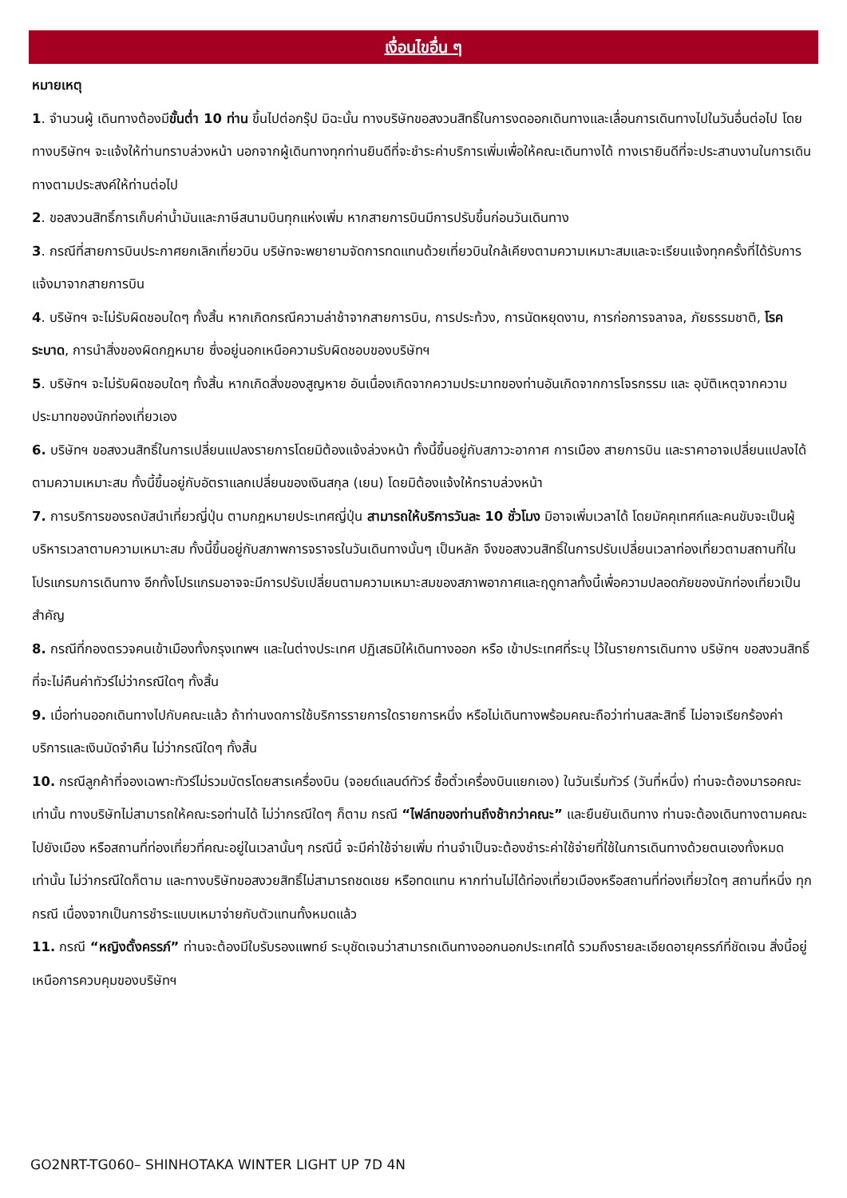เงื่อนไขอื่น ๆ
หมายเหตุ
1. จำนวนผู้ เดินทางต้องมีขั้นต่ำ 10 ท่าน ขึ้นไปต่อกรุ๊ป มิฉะนั้น ทางบริษัทขอสงวนสิทธิ์ในการงดออกเดินทางและเลื่อนการเดินทางไปในวันอื่นต่อไป โดยทางบริษัทฯ จะแจ้งให้ท่านทราบล่วงหน้า นอกจากผู้เดินทางทุกท่านยินดีที่จะชำระค่าบริการเพิ่มเพื่อให้คณะเดินทางได้ ทางเรายินดีที่จะประสานงานในการเดินทางตามประสงค์ให้ท่านต่อไป
2. ขอสงวนสิทธิ์การเก็บค่าน้ำมันและภาษีสนามบินทุกแห่งเพิ่ม หากสายการบินมีการปรับขึ้นก่อนวันเดินทาง
3. กรณีที่สายการบินประกาศยกเลิกเที่ยวบิน บริษัทจะพยายามจัดการทดแทนด้วยเที่ยวบินใกล้เคียงตามความเหมาะสมและจะเรียนแจ้งทุกครั้งที่ได้รับการแจ้งมาจากสายการบิน
4. บริษัทฯ จะไม่รับผิดชอบใดๆ ทั้งสิ้น หากเกิดกรณีความล่าช้าจากสายการบิน, การประท้วง, การนัดหยุดงาน, การก่อการจลาจล, ภัยธรรมชาติ, โรคระบาด, การนำสิ่งของผิดกฎหมาย ซึ่งอยู่นอกเหนือความรับผิดชอบของบริษัทฯ
5. บริษัทฯ จะไม่รับผิดชอบใดๆ ทั้งสิ้น หากเกิดสิ่งของสูญหาย อันเนื่องเกิดจากความประมาทของท่านอันเกิดจากการโจรกรรม และ อุบัติเหตุจากความประมาทของนักท่องเที่ยวเอง
6. บริษัทฯ ขอสงวนสิทธิ์ในการเปลี่ยนแปลงรายการโดยมิต้องแจ้งล่วงหน้า ทั้งนี้ขึ้นอยู่กับสภาวะอากาศ การเมือง สายการบิน และราคาอาจเปลี่ยนแปลงได้ตามความเหมาะสม ทั้งนี้ขึ้นอยู่กับอัตราแลกเปลี่ยนของเงินสกุล (เยน) โดยมิต้องแจ้งให้ทราบล่วงหน้า
7. การบริการของรถบัสนำเที่ยวญี่ปุ่น ตามกฎหมายประเทศญี่ปุ่น สามารถให้บริการวันละ 10 ชั่วโมง มิอาจเพิ่มเวลาได้ โดยมัคคุเทศก์และคนขับจะเป็นผู้บริหารเวลาตามความเหมาะสม ทั้งนี้ขึ้นอยู่กับสภาพการจราจรในวันเดินทางนั้นๆ เป็นหลัก จึงขอสงวนสิทธิ์ในการปรับเปลี่ยนเวลาท่องเที่ยวตามสถานที่ในโปรแกรมการเดินทาง อีกทั้งโปรแกรมอาจจะมีการปรับเปลี่ยนตามความเหมาะสมของสภาพอากาศและฤดูกาลทั้งนี้เพื่อความปลอดภัยของนักท่องเที่ยวเป็นสำคัญ
8. กรณีที่กองตรวจคนเข้าเมืองทั้งกรุงเทพฯ และในต่างประเทศ ปฏิเสธมิให้เดินทางออก หรือ เข้าประเทศที่ระบุ ไว้ในรายการเดินทาง บริษัทฯ ขอสงวนสิทธิ์ที่จะไม่คืนค่าทัวร์ไม่ว่ากรณีใดๆ ทั้งสิ้น
9. เมื่อท่านออกเดินทางไปกับคณะแล้ว ถ้าท่านงดการใช้บริการรายการใดรายการหนึ่ง หรือไม่เดินทางพร้อมคณะถือว่าท่านสละสิทธิ์ ไม่อาจเรียกร้องค่าบริการและเงินมัดจำคืน ไม่ว่ากรณีใดๆ ทั้งสิ้น
10. กรณีลูกค้าที่จองเฉพาะทัวร์ไม่รวมบัตรโดยสารเครื่องบิน (จอยด์แลนด์ทัวร์ ซื้อตั๋วเครื่องบินแยกเอง) ในวันเริ่มทัวร์ (วันที่หนึ่ง) ท่านจะต้องมารอคณะเท่านั้น ทางบริษัทไม่สามารถให้คณะรอท่านได้ ไม่ว่ากรณีใดๆ ก็ตาม กรณี “ไฟล์ทของท่านถึงช้ากว่าคณะ” และยืนยันเดินทาง ท่านจะต้องเดินทางตามคณะไปยังเมือง หรือสถานที่ท่องเที่ยวที่คณะอยู่ในเวลานั้นๆ กรณีนี้ จะมีค่าใช้จ่ายเพิ่ม ท่านจำเป็นจะต้องชำระค่าใช้จ่ายที่ใช้ในการเดินทางด้วยตนเองทั้งหมดเท่านั้น ไม่ว่ากรณีใดก็ตาม และทางบริษัทขอสงวยสิทธิ์ไม่สามารถชดเชย หรือทดแทน หากท่านไม่ได้ท่องเที่ยวเมืองหรือสถานที่ท่องเที่ยวใดๆ สถานที่หนึ่ง ทุกกรณี เนื่องจากเป็นการชำระแบบเหมาจ่ายกับตัวแทนทั้งหมดแล้ว
11. กรณี “หญิงตั้งครรภ์” ท่านจะต้องมีใบรับรองแพทย์ ระบุชัดเจนว่าสามารถเดินทางออกนอกประเทศได้ รวมถึงรายละเอียดอายุครรภ์ที่ชัดเจน สิ่งนี้อยู่เหนือการควบคุมของบริษัทฯ
GO2NRT-TG060– SHINHOTAKA WINTER LIGHT UP 7D 4N